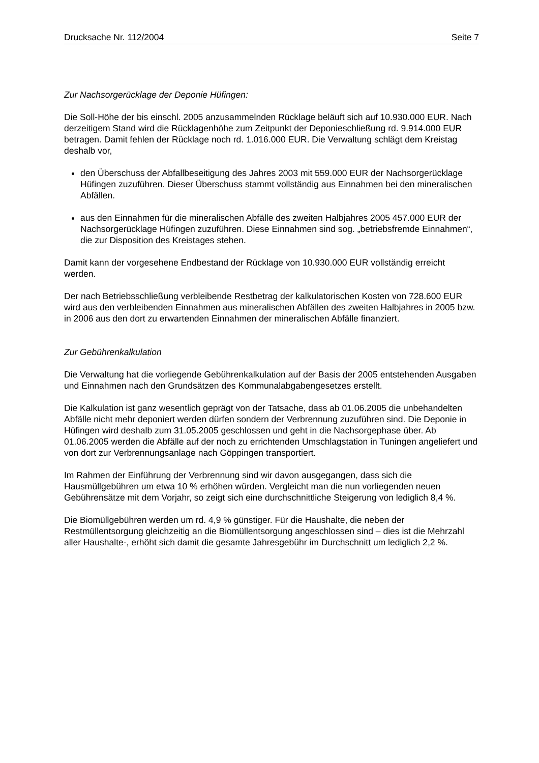Drucksache Nr. 112/2004 Seite 7
Zur Nachsorgerücklage der Deponie Hüfingen:
Die Soll-Höhe der bis einschl. 2005 anzusammelnden Rücklage beläuft sich auf 10.930.000 EUR. Nach derzeitigem Stand wird die Rücklagenhöhe zum Zeitpunkt der Deponieschließung rd. 9.914.000 EUR betragen. Damit fehlen der Rücklage noch rd. 1.016.000 EUR. Die Verwaltung schlägt dem Kreistag deshalb vor,
den Überschuss der Abfallbeseitigung des Jahres 2003 mit 559.000 EUR der Nachsorgerücklage Hüfingen zuzuführen. Dieser Überschuss stammt vollständig aus Einnahmen bei den mineralischen Abfällen.
aus den Einnahmen für die mineralischen Abfälle des zweiten Halbjahres 2005 457.000 EUR der Nachsorgerücklage Hüfingen zuzuführen. Diese Einnahmen sind sog. „betriebsfremde Einnahmen“, die zur Disposition des Kreistages stehen.
Damit kann der vorgesehene Endbestand der Rücklage von 10.930.000 EUR vollständig erreicht werden.
Der nach Betriebsschließung verbleibende Restbetrag der kalkulatorischen Kosten von 728.600 EUR wird aus den verbleibenden Einnahmen aus mineralischen Abfällen des zweiten Halbjahres in 2005 bzw. in 2006 aus den dort zu erwartenden Einnahmen der mineralischen Abfälle finanziert.
Zur Gebührenkalkulation
Die Verwaltung hat die vorliegende Gebührenkalkulation auf der Basis der 2005 entstehenden Ausgaben und Einnahmen nach den Grundsätzen des Kommunalabgabengesetzes erstellt.
Die Kalkulation ist ganz wesentlich geprägt von der Tatsache, dass ab 01.06.2005 die unbehandelten Abfälle nicht mehr deponiert werden dürfen sondern der Verbrennung zuzuführen sind. Die Deponie in Hüfingen wird deshalb zum 31.05.2005 geschlossen und geht in die Nachsorgephase über. Ab 01.06.2005 werden die Abfälle auf der noch zu errichtenden Umschlagstation in Tuningen angeliefert und von dort zur Verbrennungsanlage nach Göppingen transportiert.
Im Rahmen der Einführung der Verbrennung sind wir davon ausgegangen, dass sich die Hausmüllgebühren um etwa 10 % erhöhen würden. Vergleicht man die nun vorliegenden neuen Gebührensätze mit dem Vorjahr, so zeigt sich eine durchschnittliche Steigerung von lediglich 8,4 %.
Die Biomüllgebühren werden um rd. 4,9 % günstiger. Für die Haushalte, die neben der Restmüllentsorgung gleichzeitig an die Biomüllentsorgung angeschlossen sind – dies ist die Mehrzahl aller Haushalte-, erhöht sich damit die gesamte Jahresgebühr im Durchschnitt um lediglich 2,2 %.